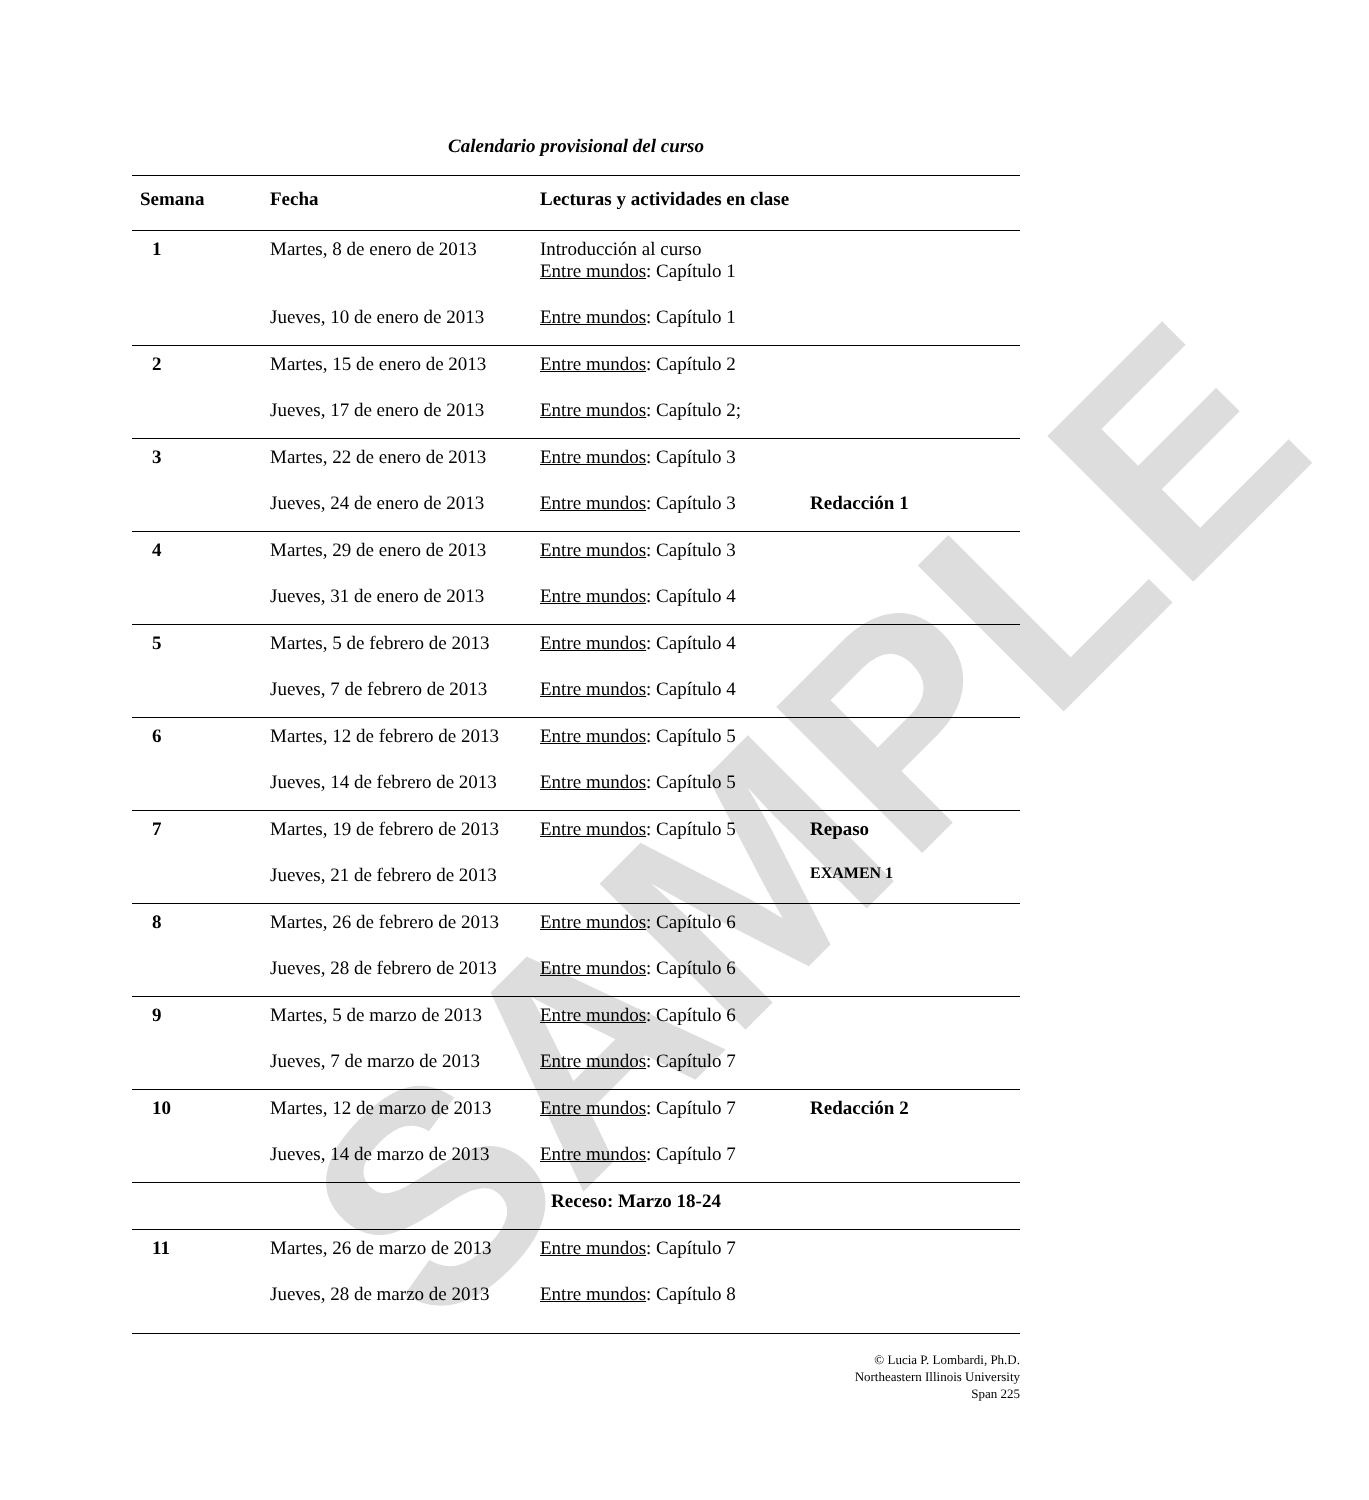SAMPLE
Calendario provisional del curso
| Semana | Fecha | Lecturas y actividades en clase | |
| --- | --- | --- | --- |
| 1 | Martes, 8 de enero de 2013 | Introducción al curso Entre mundos : Capítulo 1 | |
| | Jueves, 10 de enero de 2013 | Entre mundos : Capítulo 1 | |
| 2 | Martes, 15 de enero de 2013 | Entre mundos : Capítulo 2 | |
| | Jueves, 17 de enero de 2013 | Entre mundos : Capítulo 2; | |
| 3 | Martes, 22 de enero de 2013 | Entre mundos : Capítulo 3 | |
| | Jueves, 24 de enero de 2013 | Entre mundos : Capítulo 3 | Redacción 1 |
| 4 | Martes, 29 de enero de 2013 | Entre mundos : Capítulo 3 | |
| | Jueves, 31 de enero de 2013 | Entre mundos : Capítulo 4 | |
| 5 | Martes, 5 de febrero de 2013 | Entre mundos : Capítulo 4 | |
| | Jueves, 7 de febrero de 2013 | Entre mundos : Capítulo 4 | |
| 6 | Martes, 12 de febrero de 2013 | Entre mundos : Capítulo 5 | |
| | Jueves, 14 de febrero de 2013 | Entre mundos : Capítulo 5 | |
| 7 | Martes, 19 de febrero de 2013 | Entre mundos : Capítulo 5 | Repaso |
| | Jueves, 21 de febrero de 2013 | | EXAMEN 1 |
| 8 | Martes, 26 de febrero de 2013 | Entre mundos : Capítulo 6 | |
| | Jueves, 28 de febrero de 2013 | Entre mundos : Capítulo 6 | |
| 9 | Martes, 5 de marzo de 2013 | Entre mundos : Capítulo 6 | |
| | Jueves, 7 de marzo de 2013 | Entre mundos : Capítulo 7 | |
| 10 | Martes, 12 de marzo de 2013 | Entre mundos : Capítulo 7 | Redacción 2 |
| | Jueves, 14 de marzo de 2013 | Entre mundos : Capítulo 7 | |
| Receso: Marzo 18-24 | | | |
| 11 | Martes, 26 de marzo de 2013 | Entre mundos : Capítulo 7 | |
| | Jueves, 28 de marzo de 2013 | Entre mundos : Capítulo 8 | |
© Lucia P. Lombardi, Ph.D.
Northeastern Illinois University
Span 225